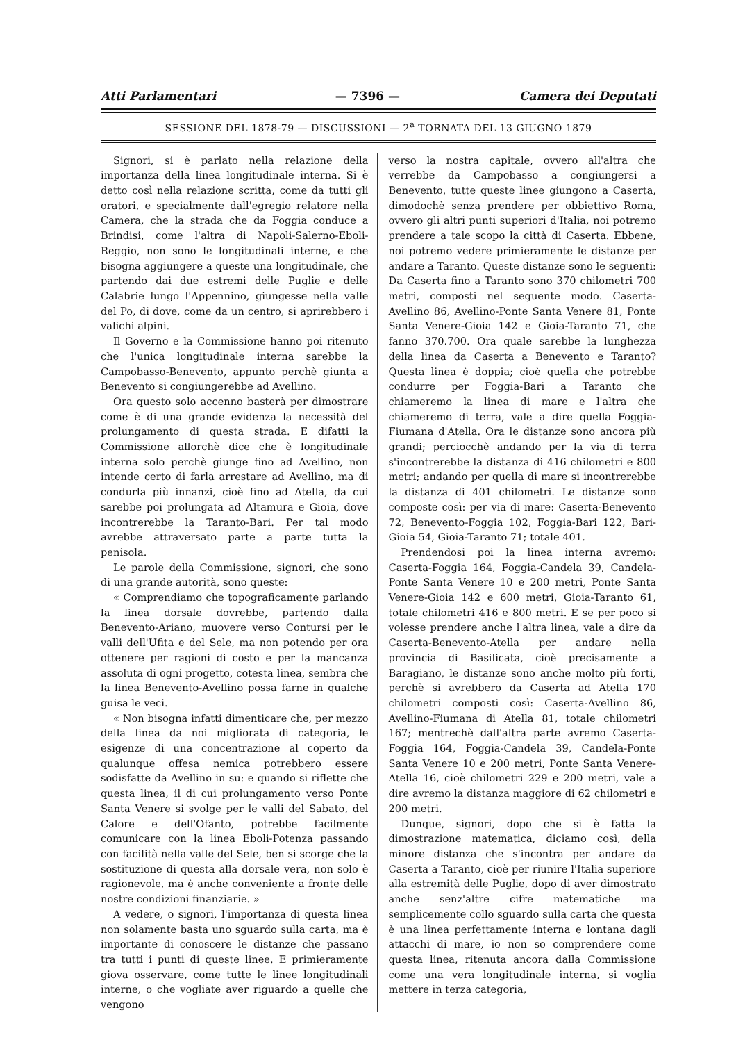Atti Parlamentari — 7396 — Camera dei Deputati
SESSIONE DEL 1878-79 — DISCUSSIONI — 2<sup>a</sup> TORNATA DEL 13 GIUGNO 1879
Signori, si è parlato nella relazione della importanza della linea longitudinale interna. Si è detto così nella relazione scritta, come da tutti gli oratori, e specialmente dall'egregio relatore nella Camera, che la strada che da Foggia conduce a Brindisi, come l'altra di Napoli-Salerno-Eboli-Reggio, non sono le longitudinali interne, e che bisogna aggiungere a queste una longitudinale, che partendo dai due estremi delle Puglie e delle Calabrie lungo l'Appennino, giungesse nella valle del Po, di dove, come da un centro, si aprirebbero i valichi alpini.
Il Governo e la Commissione hanno poi ritenuto che l'unica longitudinale interna sarebbe la Campobasso-Benevento, appunto perchè giunta a Benevento si congiungerebbe ad Avellino.
Ora questo solo accenno basterà per dimostrare come è di una grande evidenza la necessità del prolungamento di questa strada. E difatti la Commissione allorchè dice che è longitudinale interna solo perchè giunge fino ad Avellino, non intende certo di farla arrestare ad Avellino, ma di condurla più innanzi, cioè fino ad Atella, da cui sarebbe poi prolungata ad Altamura e Gioia, dove incontrerebbe la Taranto-Bari. Per tal modo avrebbe attraversato parte a parte tutta la penisola.
Le parole della Commissione, signori, che sono di una grande autorità, sono queste:
« Comprendiamo che topograficamente parlando la linea dorsale dovrebbe, partendo dalla Benevento-Ariano, muovere verso Contursi per le valli dell'Ufita e del Sele, ma non potendo per ora ottenere per ragioni di costo e per la mancanza assoluta di ogni progetto, cotesta linea, sembra che la linea Benevento-Avellino possa farne in qualche guisa le veci.
« Non bisogna infatti dimenticare che, per mezzo della linea da noi migliorata di categoria, le esigenze di una concentrazione al coperto da qualunque offesa nemica potrebbero essere sodisfatte da Avellino in su: e quando si riflette che questa linea, il di cui prolungamento verso Ponte Santa Venere si svolge per le valli del Sabato, del Calore e dell'Ofanto, potrebbe facilmente comunicare con la linea Eboli-Potenza passando con facilità nella valle del Sele, ben si scorge che la sostituzione di questa alla dorsale vera, non solo è ragionevole, ma è anche conveniente a fronte delle nostre condizioni finanziarie. »
A vedere, o signori, l'importanza di questa linea non solamente basta uno sguardo sulla carta, ma è importante di conoscere le distanze che passano tra tutti i punti di queste linee. E primieramente giova osservare, come tutte le linee longitudinali interne, o che vogliate aver riguardo a quelle che vengono
verso la nostra capitale, ovvero all'altra che verrebbe da Campobasso a congiungersi a Benevento, tutte queste linee giungono a Caserta, dimodochè senza prendere per obbiettivo Roma, ovvero gli altri punti superiori d'Italia, noi potremo prendere a tale scopo la città di Caserta. Ebbene, noi potremo vedere primieramente le distanze per andare a Taranto. Queste distanze sono le seguenti: Da Caserta fino a Taranto sono 370 chilometri 700 metri, composti nel seguente modo. Caserta-Avellino 86, Avellino-Ponte Santa Venere 81, Ponte Santa Venere-Gioia 142 e Gioia-Taranto 71, che fanno 370.700. Ora quale sarebbe la lunghezza della linea da Caserta a Benevento e Taranto? Questa linea è doppia; cioè quella che potrebbe condurre per Foggia-Bari a Taranto che chiameremo la linea di mare e l'altra che chiameremo di terra, vale a dire quella Foggia-Fiumana d'Atella. Ora le distanze sono ancora più grandi; perciocchè andando per la via di terra s'incontrerebbe la distanza di 416 chilometri e 800 metri; andando per quella di mare si incontrerebbe la distanza di 401 chilometri. Le distanze sono composte così: per via di mare: Caserta-Benevento 72, Benevento-Foggia 102, Foggia-Bari 122, Bari-Gioia 54, Gioia-Taranto 71; totale 401.
Prendendosi poi la linea interna avremo: Caserta-Foggia 164, Foggia-Candela 39, Candela-Ponte Santa Venere 10 e 200 metri, Ponte Santa Venere-Gioia 142 e 600 metri, Gioia-Taranto 61, totale chilometri 416 e 800 metri. E se per poco si volesse prendere anche l'altra linea, vale a dire da Caserta-Benevento-Atella per andare nella provincia di Basilicata, cioè precisamente a Baragiano, le distanze sono anche molto più forti, perchè si avrebbero da Caserta ad Atella 170 chilometri composti così: Caserta-Avellino 86, Avellino-Fiumana di Atella 81, totale chilometri 167; mentrechè dall'altra parte avremo Caserta-Foggia 164, Foggia-Candela 39, Candela-Ponte Santa Venere 10 e 200 metri, Ponte Santa Venere-Atella 16, cioè chilometri 229 e 200 metri, vale a dire avremo la distanza maggiore di 62 chilometri e 200 metri.
Dunque, signori, dopo che si è fatta la dimostrazione matematica, diciamo così, della minore distanza che s'incontra per andare da Caserta a Taranto, cioè per riunire l'Italia superiore alla estremità delle Puglie, dopo di aver dimostrato anche senz'altre cifre matematiche ma semplicemente collo sguardo sulla carta che questa è una linea perfettamente interna e lontana dagli attacchi di mare, io non so comprendere come questa linea, ritenuta ancora dalla Commissione come una vera longitudinale interna, si voglia mettere in terza categoria,